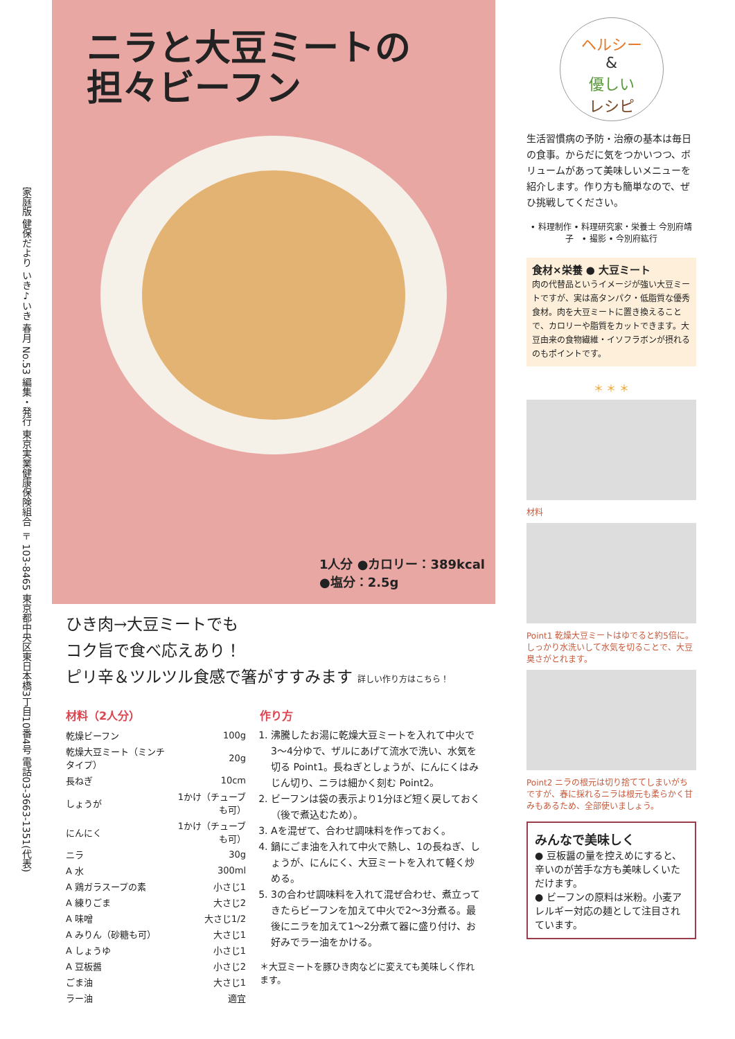家庭版 健保だより いき♪いき 春月 No.53 編集・発行 東京実業健康保険組合 〒103-8465 東京都中央区東日本橋3丁目10番4号 電話03-3663-1351(代表)
ニラと大豆ミートの
担々ビーフン
1人分 ●カロリー：389kcal
●塩分：2.5g
ひき肉→大豆ミートでも
コク旨で食べ応えあり！
ピリ辛＆ツルツル食感で箸がすすみます 詳しい作り方はこちら！
材料（2人分）
| 乾燥ビーフン | 100g |
| 乾燥大豆ミート（ミンチタイプ） | 20g |
| 長ねぎ | 10cm |
| しょうが | 1かけ（チューブも可） |
| にんにく | 1かけ（チューブも可） |
| ニラ | 30g |
| A 水 | 300ml |
| A 鶏ガラスープの素 | 小さじ1 |
| A 練りごま | 大さじ2 |
| A 味噌 | 大さじ1/2 |
| A みりん（砂糖も可） | 大さじ1 |
| A しょうゆ | 小さじ1 |
| A 豆板醤 | 小さじ2 |
| ごま油 | 大さじ1 |
| ラー油 | 適宜 |
作り方
1. 沸騰したお湯に乾燥大豆ミートを入れて中火で3〜4分ゆで、ザルにあげて流水で洗い、水気を切る Point1。長ねぎとしょうが、にんにくはみじん切り、ニラは細かく刻む Point2。
2. ビーフンは袋の表示より1分ほど短く戻しておく（後で煮込むため）。
3. Aを混ぜて、合わせ調味料を作っておく。
4. 鍋にごま油を入れて中火で熱し、1の長ねぎ、しょうが、にんにく、大豆ミートを入れて軽く炒める。
5. 3の合わせ調味料を入れて混ぜ合わせ、煮立ってきたらビーフンを加えて中火で2〜3分煮る。最後にニラを加えて1〜2分煮て器に盛り付け、お好みでラー油をかける。
＊大豆ミートを豚ひき肉などに変えても美味しく作れます。
ヘルシー
&
優しい
レシピ
生活習慣病の予防・治療の基本は毎日の食事。からだに気をつかいつつ、ボリュームがあって美味しいメニューを紹介します。作り方も簡単なので、ぜひ挑戦してください。
• 料理制作 • 料理研究家・栄養士 今別府靖子　• 撮影 • 今別府紘行
食材×栄養 ● 大豆ミート
肉の代替品というイメージが強い大豆ミートですが、実は高タンパク・低脂質な優秀食材。肉を大豆ミートに置き換えることで、カロリーや脂質をカットできます。大豆由来の食物繊維・イソフラボンが摂れるのもポイントです。
＊ ＊ ＊
材料
Point1 乾燥大豆ミートはゆでると約5倍に。しっかり水洗いして水気を切ることで、大豆臭さがとれます。
Point2 ニラの根元は切り捨ててしまいがちですが、春に採れるニラは根元も柔らかく甘みもあるため、全部使いましょう。
みんなで美味しく
● 豆板醤の量を控えめにすると、辛いのが苦手な方も美味しくいただけます。
● ビーフンの原料は米粉。小麦アレルギー対応の麺として注目されています。